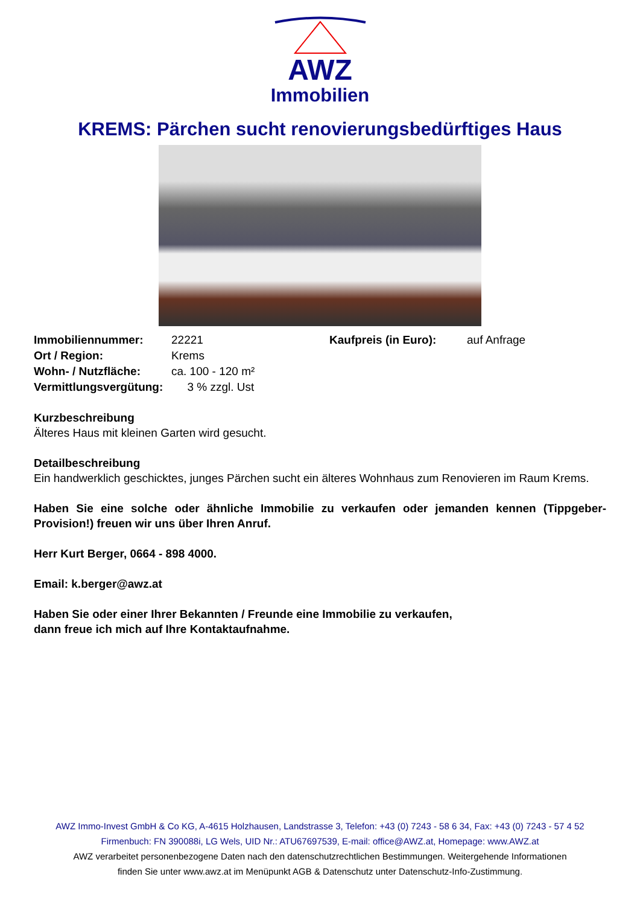AWZ
Immobilien
KREMS: Pärchen sucht renovierungsbedürftiges Haus
| Immobiliennummer: | 22221 | Kaufpreis (in Euro): | auf Anfrage |
| Ort / Region: | Krems | | |
| Wohn- / Nutzfläche: | ca. 100 - 120 m² | | |
| Vermittlungsvergütung: | 3 % zzgl. Ust | | |
Kurzbeschreibung
Älteres Haus mit kleinen Garten wird gesucht.
Detailbeschreibung
Ein handwerklich geschicktes, junges Pärchen sucht ein älteres Wohnhaus zum Renovieren im Raum Krems.
Haben Sie eine solche oder ähnliche Immobilie zu verkaufen oder jemanden kennen (Tippgeber-Provision!) freuen wir uns über Ihren Anruf.
Herr Kurt Berger, 0664 - 898 4000.
Email: k.berger@awz.at
Haben Sie oder einer Ihrer Bekannten / Freunde eine Immobilie zu verkaufen,
dann freue ich mich auf Ihre Kontaktaufnahme.
AWZ Immo-Invest GmbH & Co KG, A-4615 Holzhausen, Landstrasse 3, Telefon: +43 (0) 7243 - 58 6 34, Fax: +43 (0) 7243 - 57 4 52
Firmenbuch: FN 390088i, LG Wels, UID Nr.: ATU67697539, E-mail: office@AWZ.at, Homepage: www.AWZ.at
AWZ verarbeitet personenbezogene Daten nach den datenschutzrechtlichen Bestimmungen. Weitergehende Informationen
finden Sie unter www.awz.at im Menüpunkt AGB & Datenschutz unter Datenschutz-Info-Zustimmung.